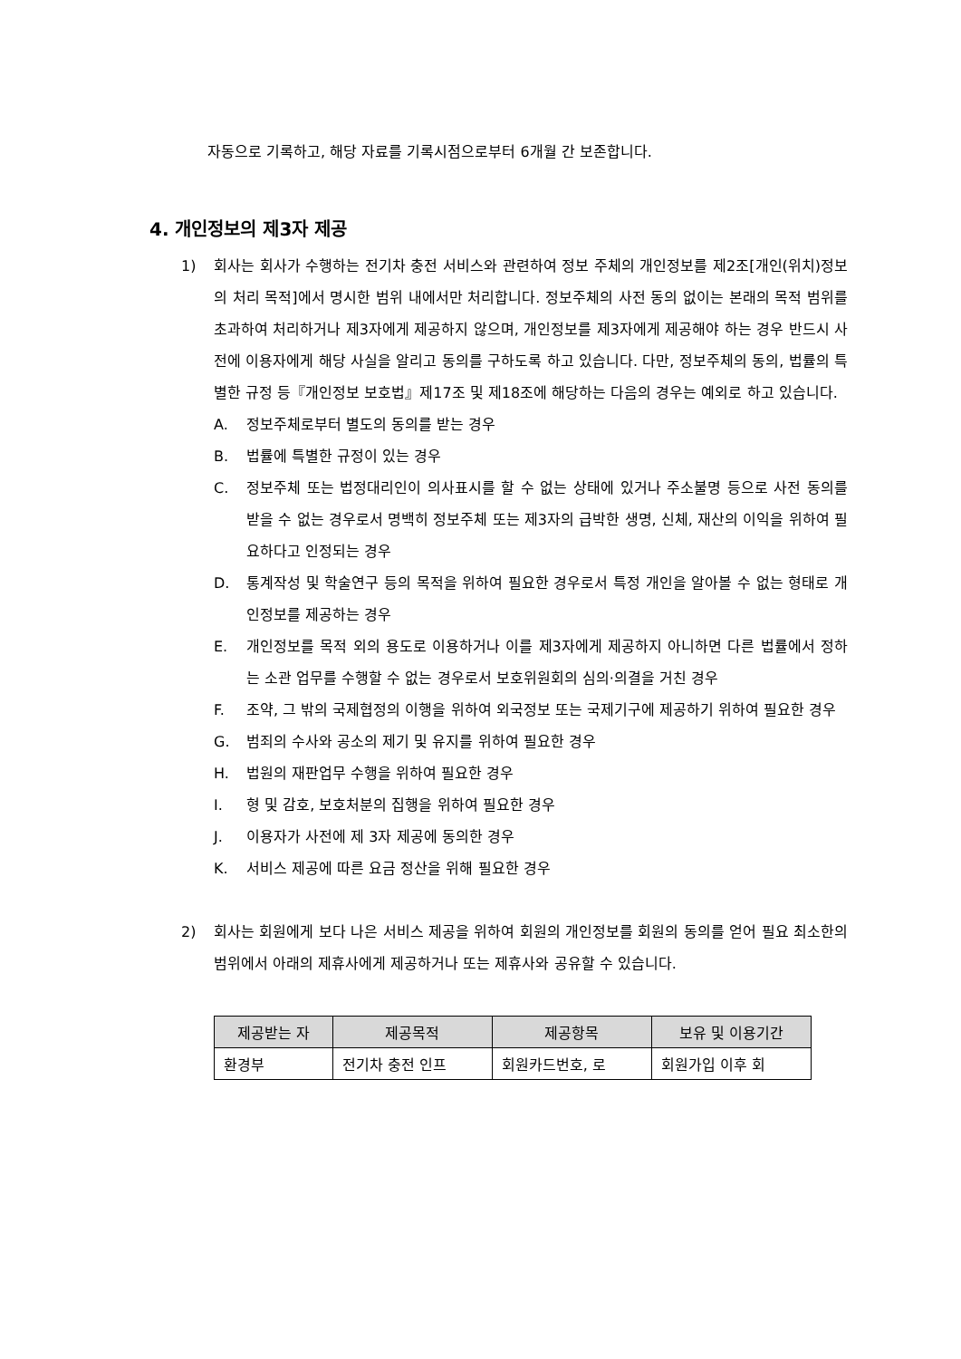자동으로 기록하고, 해당 자료를 기록시점으로부터 6개월 간 보존합니다.
4. 개인정보의 제3자 제공
1) 회사는 회사가 수행하는 전기차 충전 서비스와 관련하여 정보 주체의 개인정보를 제2조[개인(위치)정보의 처리 목적]에서 명시한 범위 내에서만 처리합니다. 정보주체의 사전 동의 없이는 본래의 목적 범위를 초과하여 처리하거나 제3자에게 제공하지 않으며, 개인정보를 제3자에게 제공해야 하는 경우 반드시 사전에 이용자에게 해당 사실을 알리고 동의를 구하도록 하고 있습니다. 다만, 정보주체의 동의, 법률의 특별한 규정 등『개인정보 보호법』제17조 및 제18조에 해당하는 다음의 경우는 예외로 하고 있습니다.
A. 정보주체로부터 별도의 동의를 받는 경우
B. 법률에 특별한 규정이 있는 경우
C. 정보주체 또는 법정대리인이 의사표시를 할 수 없는 상태에 있거나 주소불명 등으로 사전 동의를 받을 수 없는 경우로서 명백히 정보주체 또는 제3자의 급박한 생명, 신체, 재산의 이익을 위하여 필요하다고 인정되는 경우
D. 통계작성 및 학술연구 등의 목적을 위하여 필요한 경우로서 특정 개인을 알아볼 수 없는 형태로 개인정보를 제공하는 경우
E. 개인정보를 목적 외의 용도로 이용하거나 이를 제3자에게 제공하지 아니하면 다른 법률에서 정하는 소관 업무를 수행할 수 없는 경우로서 보호위원회의 심의·의결을 거친 경우
F. 조약, 그 밖의 국제협정의 이행을 위하여 외국정보 또는 국제기구에 제공하기 위하여 필요한 경우
G. 범죄의 수사와 공소의 제기 및 유지를 위하여 필요한 경우
H. 법원의 재판업무 수행을 위하여 필요한 경우
I. 형 및 감호, 보호처분의 집행을 위하여 필요한 경우
J. 이용자가 사전에 제 3자 제공에 동의한 경우
K. 서비스 제공에 따른 요금 정산을 위해 필요한 경우
2) 회사는 회원에게 보다 나은 서비스 제공을 위하여 회원의 개인정보를 회원의 동의를 얻어 필요 최소한의 범위에서 아래의 제휴사에게 제공하거나 또는 제휴사와 공유할 수 있습니다.
| 제공받는 자 | 제공목적 | 제공항목 | 보유 및 이용기간 |
| --- | --- | --- | --- |
| 환경부 | 전기차 충전 인프 | 회원카드번호, 로 | 회원가입 이후 회 |